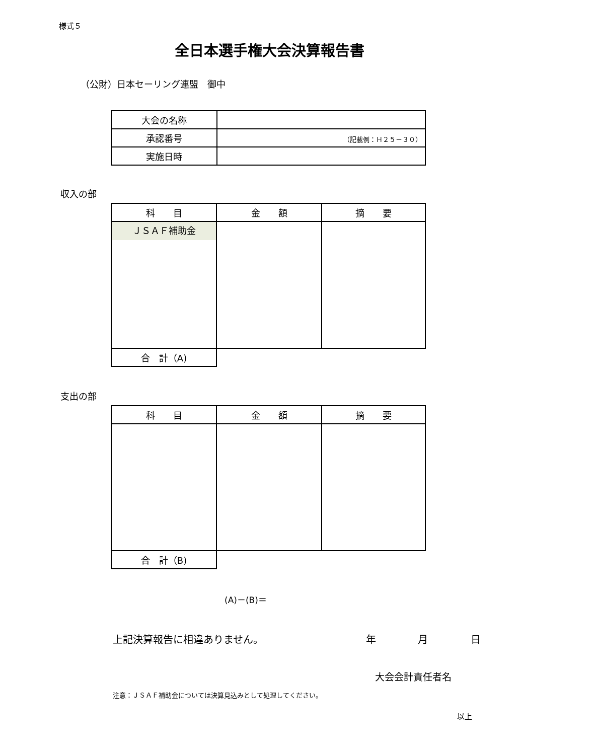様式５
全日本選手権大会決算報告書
（公財）日本セーリング連盟　御中
| 大会の名称 | |
| 承認番号 | （記載例：Ｈ２５－３０） |
| 実施日時 | |
収入の部
| 科 目 | 金 額 | 摘 要 |
| --- | --- | --- |
| ＪＳＡＦ補助金 | | |
| 合 計（A) | | |
支出の部
| 科 目 | 金 額 | 摘 要 |
| --- | --- | --- |
| 合 計（B) | | |
(A)－(B)＝
上記決算報告に相違ありません。 年 月 日
大会会計責任者名
注意：ＪＳＡＦ補助金については決算見込みとして処理してください。
以上